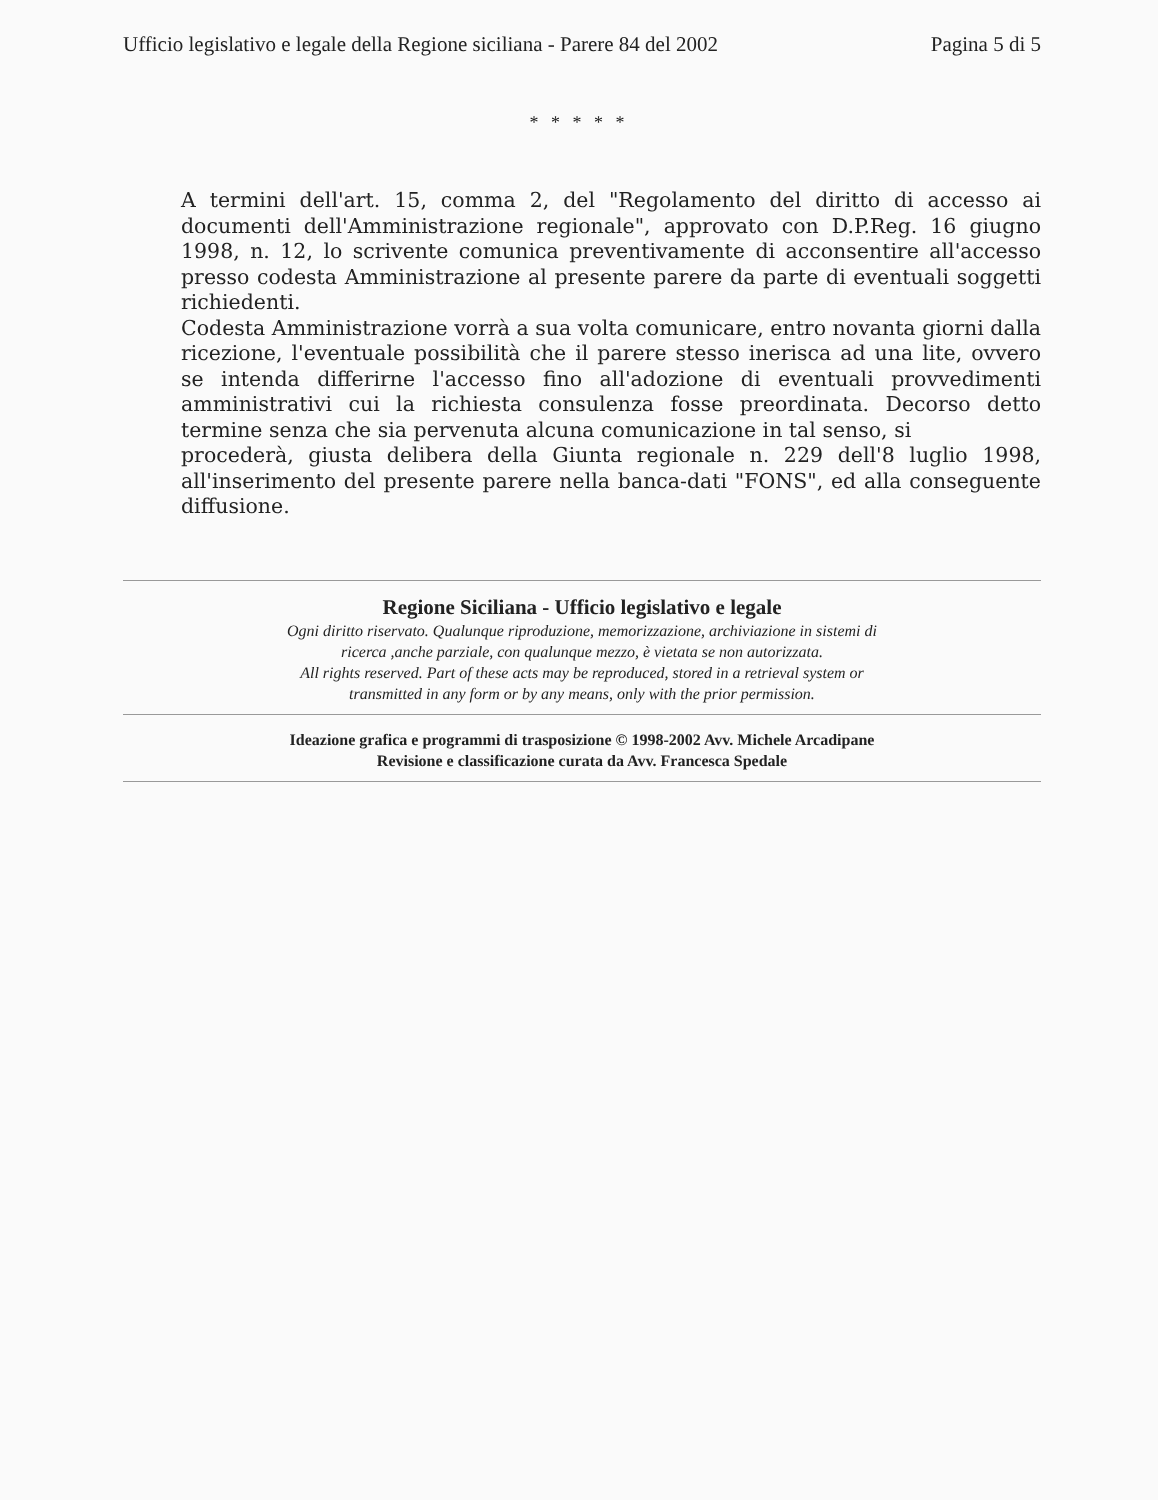Ufficio legislativo e legale della Regione siciliana - Parere 84 del 2002 Pagina 5 di 5
* * * * *
A termini dell'art. 15, comma 2, del "Regolamento del diritto di accesso ai documenti dell'Amministrazione regionale", approvato con D.P.Reg. 16 giugno 1998, n. 12, lo scrivente comunica preventivamente di acconsentire all'accesso presso codesta Amministrazione al presente parere da parte di eventuali soggetti richiedenti.
Codesta Amministrazione vorrà a sua volta comunicare, entro novanta giorni dalla ricezione, l'eventuale possibilità che il parere stesso inerisca ad una lite, ovvero se intenda differirne l'accesso fino all'adozione di eventuali provvedimenti amministrativi cui la richiesta consulenza fosse preordinata. Decorso detto termine senza che sia pervenuta alcuna comunicazione in tal senso, si
procederà, giusta delibera della Giunta regionale n. 229 dell'8 luglio 1998, all'inserimento del presente parere nella banca-dati "FONS", ed alla conseguente diffusione.
Regione Siciliana - Ufficio legislativo e legale
Ogni diritto riservato. Qualunque riproduzione, memorizzazione, archiviazione in sistemi di
ricerca ,anche parziale, con qualunque mezzo, è vietata se non autorizzata.
All rights reserved. Part of these acts may be reproduced, stored in a retrieval system or
transmitted in any form or by any means, only with the prior permission.
Ideazione grafica e programmi di trasposizione © 1998-2002 Avv. Michele Arcadipane
Revisione e classificazione curata da Avv. Francesca Spedale